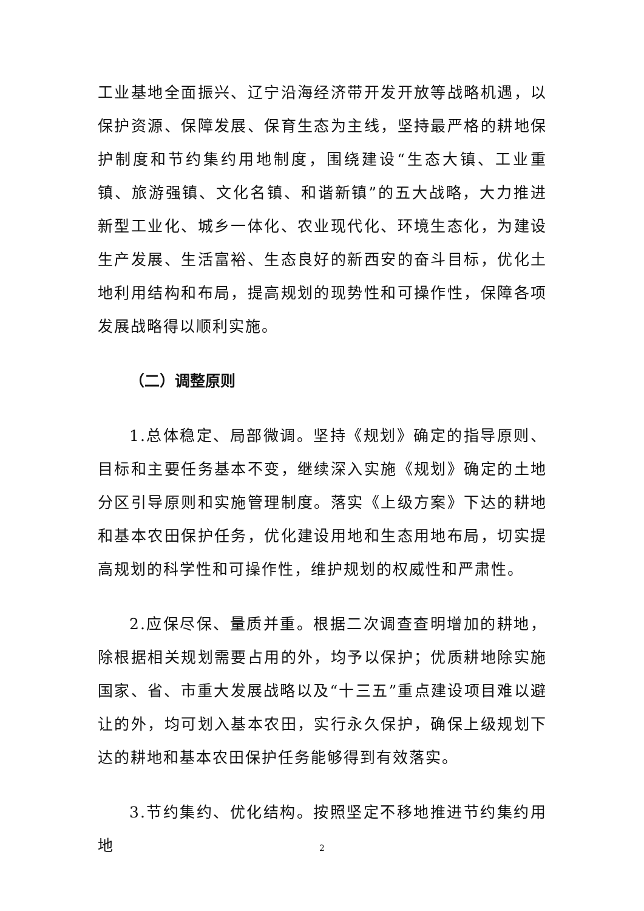工业基地全面振兴、辽宁沿海经济带开发开放等战略机遇，以保护资源、保障发展、保育生态为主线，坚持最严格的耕地保护制度和节约集约用地制度，围绕建设“生态大镇、工业重镇、旅游强镇、文化名镇、和谐新镇”的五大战略，大力推进新型工业化、城乡一体化、农业现代化、环境生态化，为建设生产发展、生活富裕、生态良好的新西安的奋斗目标，优化土地利用结构和布局，提高规划的现势性和可操作性，保障各项发展战略得以顺利实施。
（二）调整原则
1.总体稳定、局部微调。坚持《规划》确定的指导原则、目标和主要任务基本不变，继续深入实施《规划》确定的土地分区引导原则和实施管理制度。落实《上级方案》下达的耕地和基本农田保护任务，优化建设用地和生态用地布局，切实提高规划的科学性和可操作性，维护规划的权威性和严肃性。
2.应保尽保、量质并重。根据二次调查查明增加的耕地，除根据相关规划需要占用的外，均予以保护；优质耕地除实施国家、省、市重大发展战略以及“十三五”重点建设项目难以避让的外，均可划入基本农田，实行永久保护，确保上级规划下达的耕地和基本农田保护任务能够得到有效落实。
3.节约集约、优化结构。按照坚定不移地推进节约集约用地
2